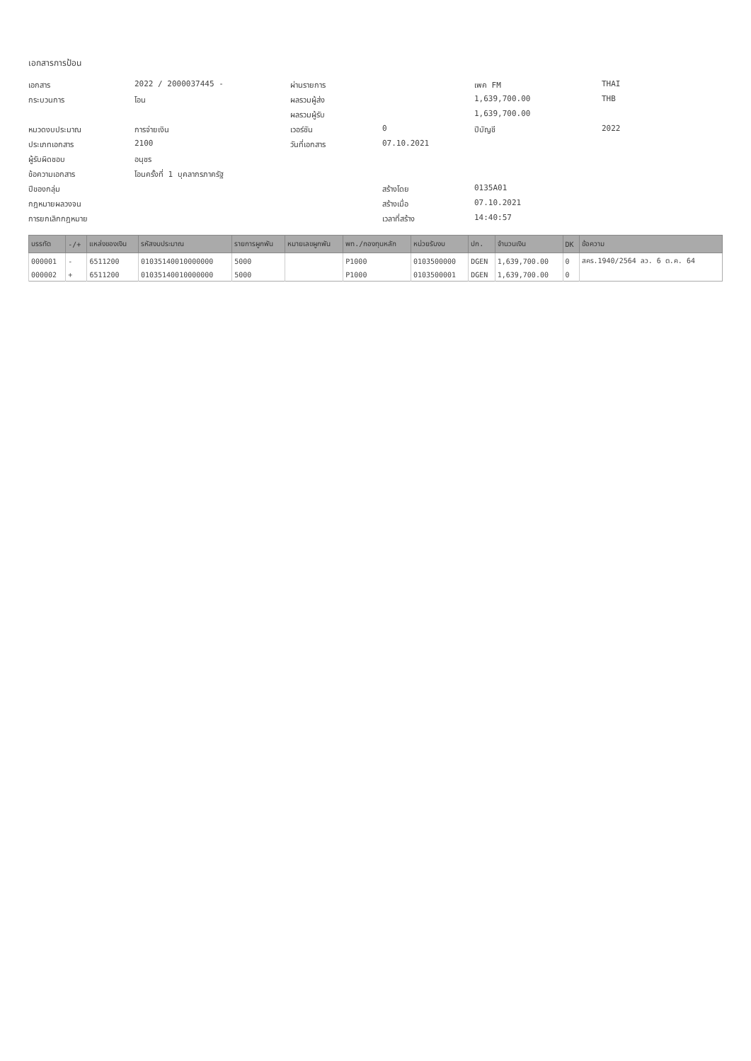เอกสารการป้อน
เอกสาร
2022 / 2000037445 -
ผ่านรายการ
เพค FM
THAI
กระบวนการ
โอน
ผลรวมผู้ส่ง
1,639,700.00
THB
ผลรวมผู้รับ
1,639,700.00
หมวดงบประมาณ
การจ่ายเงิน
เวอร์ชัน
0
ปีบัญชี
2022
ประเภทเอกสาร
2100
วันที่เอกสาร
07.10.2021
ผู้รับผิดชอบ
อนุชร
ข้อความเอกสาร
โอนครั้งที่ 1 บุคลากรภาครัฐ
ปีของกลุ่ม
สร้างโดย
0135A01
กฎหมายผลวงจน
สร้างเมื่อ
07.10.2021
การยกเลิกกฎหมาย
เวลาที่สร้าง
14:40:57
| บรรทัด | -/+ | แหล่งของเงิน | รหัสงบประมาณ | รายการผูกพัน | หมายเลขผูกพัน | พท./กองทุนหลัก | หน่วยรับงบ | ปก. | จำนวนเงิน | DK | ข้อความ |
| --- | --- | --- | --- | --- | --- | --- | --- | --- | --- | --- | --- |
| 000001 | - | 6511200 | 01035140010000000 | 5000 | | P1000 | 0103500000 | DGEN | 1,639,700.00 | 0 | สคร.1940/2564 ลว. 6 ต.ค. 64 |
| 000002 | + | 6511200 | 01035140010000000 | 5000 | | P1000 | 0103500001 | DGEN | 1,639,700.00 | 0 | |